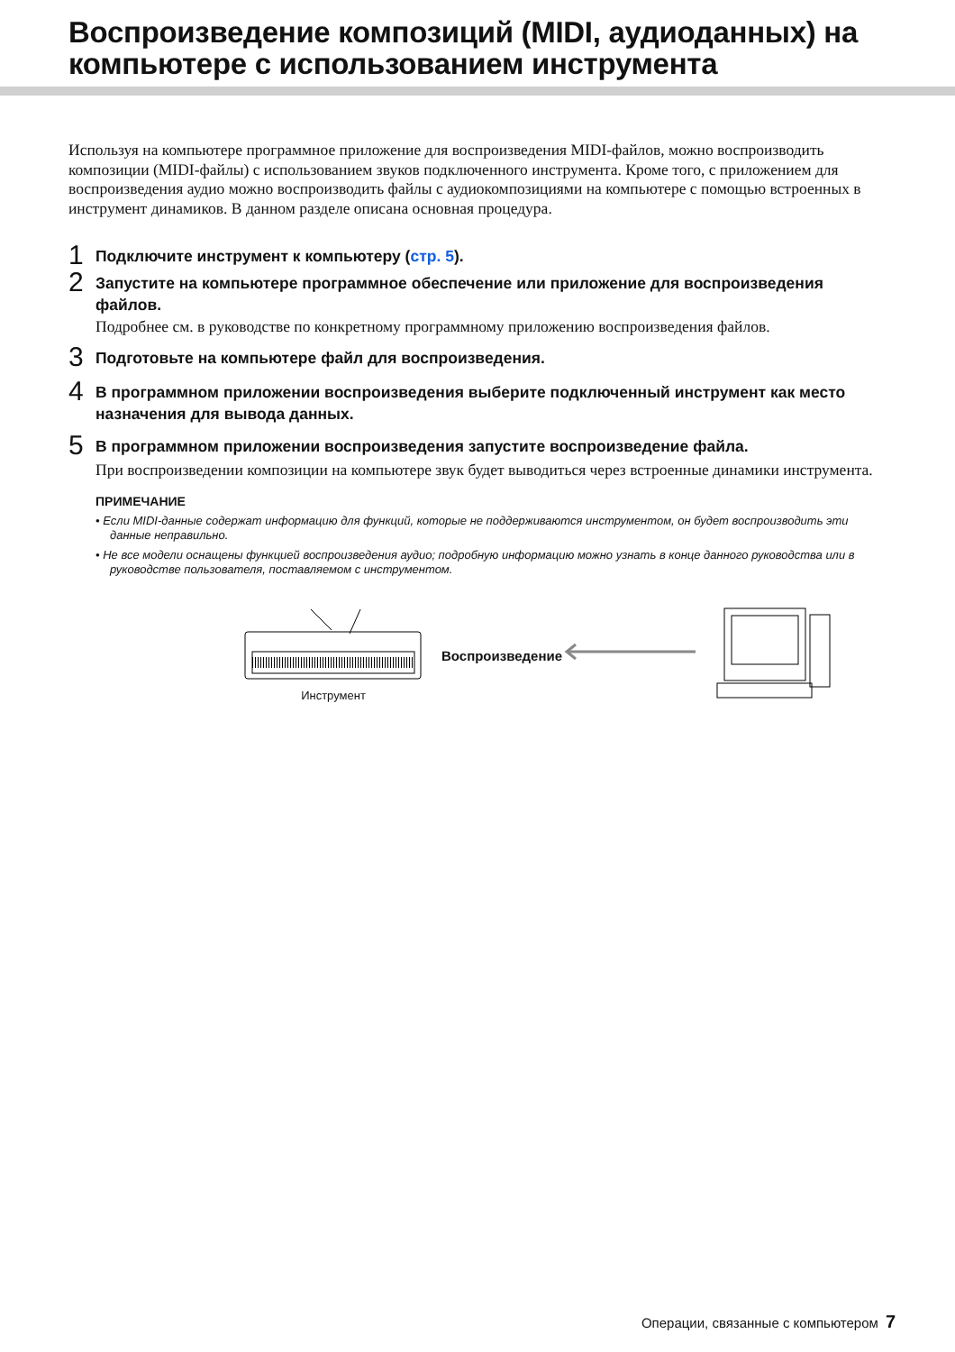Воспроизведение композиций (MIDI, аудиоданных) на компьютере с использованием инструмента
Используя на компьютере программное приложение для воспроизведения MIDI-файлов, можно воспроизводить композиции (MIDI-файлы) с использованием звуков подключенного инструмента. Кроме того, с приложением для воспроизведения аудио можно воспроизводить файлы с аудиокомпозициями на компьютере с помощью встроенных в инструмент динамиков. В данном разделе описана основная процедура.
1
Подключите инструмент к компьютеру (стр. 5).
2
Запустите на компьютере программное обеспечение или приложение для воспроизведения файлов.
Подробнее см. в руководстве по конкретному программному приложению воспроизведения файлов.
3
Подготовьте на компьютере файл для воспроизведения.
4
В программном приложении воспроизведения выберите подключенный инструмент как место назначения для вывода данных.
5
В программном приложении воспроизведения запустите воспроизведение файла.
При воспроизведении композиции на компьютере звук будет выводиться через встроенные динамики инструмента.
ПРИМЕЧАНИЕ
• Если MIDI-данные содержат информацию для функций, которые не поддерживаются инструментом, он будет воспроизводить эти данные неправильно.
• Не все модели оснащены функцией воспроизведения аудио; подробную информацию можно узнать в конце данного руководства или в руководстве пользователя, поставляемом с инструментом.
Инструмент
Воспроизведение
Операции, связанные с компьютером 7